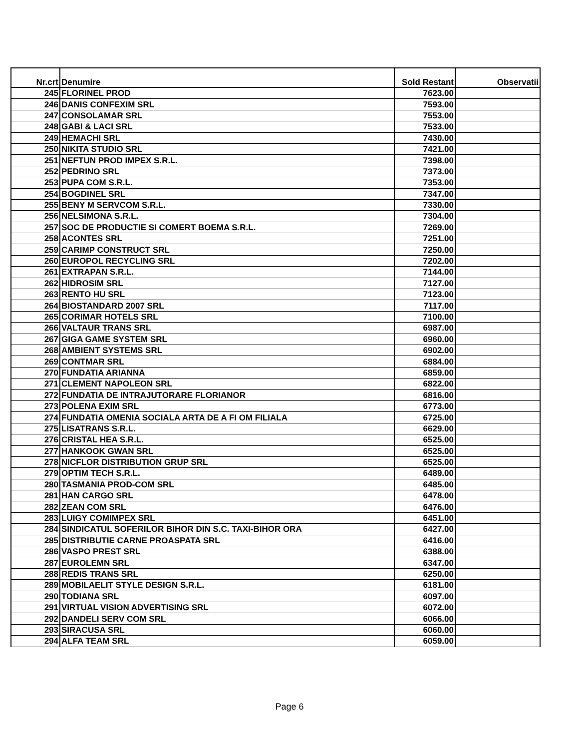| Nr.crt | Denumire | Sold Restant | Observatii |
| --- | --- | --- | --- |
| 245 | FLORINEL PROD | 7623.00 | |
| 246 | DANIS CONFEXIM SRL | 7593.00 | |
| 247 | CONSOLAMAR SRL | 7553.00 | |
| 248 | GABI & LACI SRL | 7533.00 | |
| 249 | HEMACHI SRL | 7430.00 | |
| 250 | NIKITA STUDIO SRL | 7421.00 | |
| 251 | NEFTUN PROD IMPEX S.R.L. | 7398.00 | |
| 252 | PEDRINO SRL | 7373.00 | |
| 253 | PUPA COM S.R.L. | 7353.00 | |
| 254 | BOGDINEL SRL | 7347.00 | |
| 255 | BENY M SERVCOM S.R.L. | 7330.00 | |
| 256 | NELSIMONA S.R.L. | 7304.00 | |
| 257 | SOC DE PRODUCTIE SI COMERT BOEMA S.R.L. | 7269.00 | |
| 258 | ACONTES SRL | 7251.00 | |
| 259 | CARIMP CONSTRUCT SRL | 7250.00 | |
| 260 | EUROPOL RECYCLING SRL | 7202.00 | |
| 261 | EXTRAPAN S.R.L. | 7144.00 | |
| 262 | HIDROSIM SRL | 7127.00 | |
| 263 | RENTO HU SRL | 7123.00 | |
| 264 | BIOSTANDARD 2007 SRL | 7117.00 | |
| 265 | CORIMAR HOTELS SRL | 7100.00 | |
| 266 | VALTAUR TRANS SRL | 6987.00 | |
| 267 | GIGA GAME SYSTEM SRL | 6960.00 | |
| 268 | AMBIENT SYSTEMS SRL | 6902.00 | |
| 269 | CONTMAR SRL | 6884.00 | |
| 270 | FUNDATIA ARIANNA | 6859.00 | |
| 271 | CLEMENT NAPOLEON SRL | 6822.00 | |
| 272 | FUNDATIA DE INTRAJUTORARE FLORIANOR | 6816.00 | |
| 273 | POLENA EXIM SRL | 6773.00 | |
| 274 | FUNDATIA OMENIA SOCIALA ARTA DE A FI OM FILIALA | 6725.00 | |
| 275 | LISATRANS S.R.L. | 6629.00 | |
| 276 | CRISTAL HEA S.R.L. | 6525.00 | |
| 277 | HANKOOK GWAN SRL | 6525.00 | |
| 278 | NICFLOR DISTRIBUTION GRUP SRL | 6525.00 | |
| 279 | OPTIM TECH S.R.L. | 6489.00 | |
| 280 | TASMANIA PROD-COM SRL | 6485.00 | |
| 281 | HAN CARGO SRL | 6478.00 | |
| 282 | ZEAN COM SRL | 6476.00 | |
| 283 | LUIGY COMIMPEX SRL | 6451.00 | |
| 284 | SINDICATUL SOFERILOR BIHOR DIN S.C. TAXI-BIHOR ORA | 6427.00 | |
| 285 | DISTRIBUTIE CARNE PROASPATA SRL | 6416.00 | |
| 286 | VASPO PREST SRL | 6388.00 | |
| 287 | EUROLEMN SRL | 6347.00 | |
| 288 | REDIS TRANS SRL | 6250.00 | |
| 289 | MOBILAELIT STYLE DESIGN S.R.L. | 6181.00 | |
| 290 | TODIANA SRL | 6097.00 | |
| 291 | VIRTUAL VISION ADVERTISING SRL | 6072.00 | |
| 292 | DANDELI SERV COM SRL | 6066.00 | |
| 293 | SIRACUSA SRL | 6060.00 | |
| 294 | ALFA TEAM SRL | 6059.00 | |
Page 6